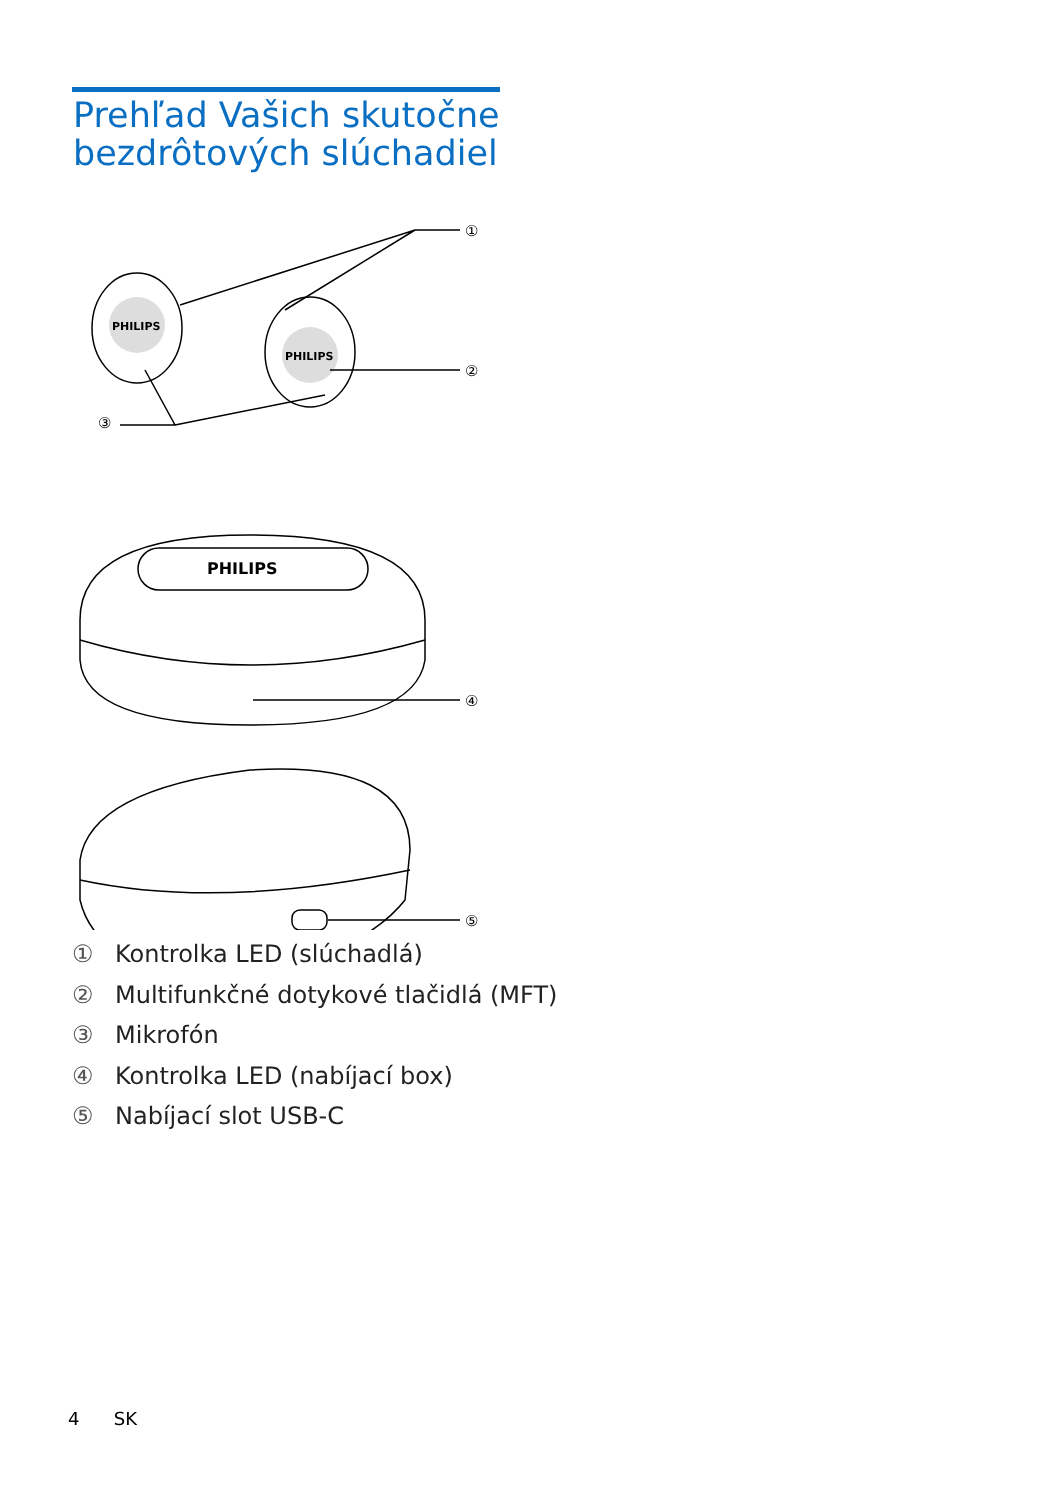Prehľad Vašich skutočne
bezdrôtových slúchadiel
PHILIPS
PHILIPS
①
②
③
PHILIPS
④
⑤
① Kontrolka LED (slúchadlá)
② Multifunkčné dotykové tlačidlá (MFT)
③ Mikrofón
④ Kontrolka LED (nabíjací box)
⑤ Nabíjací slot USB-C
4 SK